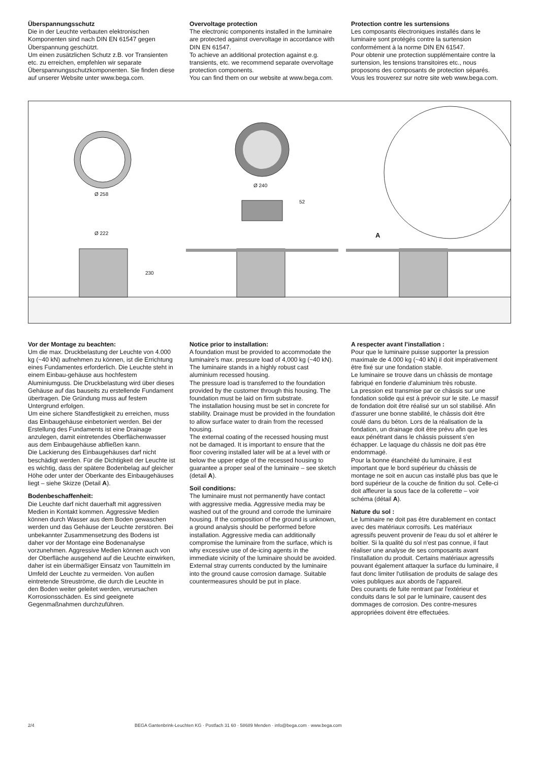Überspannungsschutz
Die in der Leuchte verbauten elektronischen Komponenten sind nach DIN EN 61547 gegen Überspannung geschützt.
Um einen zusätzlichen Schutz z.B. vor Transienten etc. zu erreichen, empfehlen wir separate Überspannungsschutzkomponenten. Sie finden diese auf unserer Website unter www.bega.com.
Overvoltage protection
The electronic components installed in the luminaire are protected against overvoltage in accordance with DIN EN 61547.
To achieve an additional protection against e.g. transients, etc. we recommend separate overvoltage protection components.
You can find them on our website at www.bega.com.
Protection contre les surtensions
Les composants électroniques installés dans le luminaire sont protégés contre la surtension conformément à la norme DIN EN 61547.
Pour obtenir une protection supplémentaire contre la surtension, les tensions transitoires etc., nous proposons des composants de protection séparés. Vous les trouverez sur notre site web www.bega.com.
Ø 258
Ø 240
52
Ø 222
230
A
Vor der Montage zu beachten:
Um die max. Druckbelastung der Leuchte von 4.000 kg (~40 kN) aufnehmen zu können, ist die Errichtung eines Fundamentes erforderlich. Die Leuchte steht in einem Einbau-gehäuse aus hochfestem Aluminiumguss. Die Druckbelastung wird über dieses Gehäuse auf das bauseits zu erstellende Fundament übertragen. Die Gründung muss auf festem Untergrund erfolgen.
Um eine sichere Standfestigkeit zu erreichen, muss das Einbaugehäuse einbetoniert werden. Bei der Erstellung des Fundaments ist eine Drainage anzulegen, damit eintretendes Oberflächenwasser aus dem Einbaugehäuse abfließen kann.
Die Lackierung des Einbaugehäuses darf nicht beschädigt werden. Für die Dichtigkeit der Leuchte ist es wichtig, dass der spätere Bodenbelag auf gleicher Höhe oder unter der Oberkante des Einbaugehäuses liegt – siehe Skizze (Detail A).
Bodenbeschaffenheit:
Die Leuchte darf nicht dauerhaft mit aggressiven Medien in Kontakt kommen. Aggressive Medien können durch Wasser aus dem Boden gewaschen werden und das Gehäuse der Leuchte zerstören. Bei unbekannter Zusammensetzung des Bodens ist daher vor der Montage eine Bodenanalyse vorzunehmen. Aggressive Medien können auch von der Oberfläche ausgehend auf die Leuchte einwirken, daher ist ein übermäßiger Einsatz von Taumitteln im Umfeld der Leuchte zu vermeiden. Von außen eintretende Streuströme, die durch die Leuchte in den Boden weiter geleitet werden, verursachen Korrosionsschäden. Es sind geeignete Gegenmaßnahmen durchzuführen.
Notice prior to installation:
A foundation must be provided to accommodate the luminaire’s max. pressure load of 4,000 kg (~40 kN).
The luminaire stands in a highly robust cast aluminium recessed housing.
The pressure load is transferred to the foundation provided by the customer through this housing. The foundation must be laid on firm substrate.
The installation housing must be set in concrete for stability. Drainage must be provided in the foundation to allow surface water to drain from the recessed housing.
The external coating of the recessed housing must not be damaged. It is important to ensure that the floor covering installed later will be at a level with or below the upper edge of the recessed housing to guarantee a proper seal of the luminaire – see sketch (detail A).
Soil conditions:
The luminaire must not permanently have contact with aggressive media. Aggressive media may be washed out of the ground and corrode the luminaire housing. If the composition of the ground is unknown, a ground analysis should be performed before installation. Aggressive media can additionally compromise the luminaire from the surface, which is why excessive use of de-icing agents in the immediate vicinity of the luminaire should be avoided. External stray currents conducted by the luminaire into the ground cause corrosion damage. Suitable countermeasures should be put in place.
A respecter avant l’installation :
Pour que le luminaire puisse supporter la pression maximale de 4.000 kg (~40 kN) il doit impérativement être fixé sur une fondation stable.
Le luminaire se trouve dans un châssis de montage fabriqué en fonderie d'aluminium très robuste.
La pression est transmise par ce châssis sur une fondation solide qui est à prévoir sur le site. Le massif de fondation doit être réalisé sur un sol stabilisé. Afin d'assurer une bonne stabilité, le châssis doit être coulé dans du béton. Lors de la réalisation de la fondation, un drainage doit être prévu afin que les eaux pénétrant dans le châssis puissent s’en échapper. Le laquage du châssis ne doit pas être endommagé.
Pour la bonne étanchéité du luminaire, il est important que le bord supérieur du châssis de montage ne soit en aucun cas installé plus bas que le bord supérieur de la couche de finition du sol. Celle-ci doit affleurer la sous face de la collerette – voir schéma (détail A).
Nature du sol :
Le luminaire ne doit pas être durablement en contact avec des matériaux corrosifs. Les matériaux agressifs peuvent provenir de l'eau du sol et altérer le boîtier. Si la qualité du sol n'est pas connue, il faut réaliser une analyse de ses composants avant l'installation du produit. Certains matériaux agressifs pouvant également attaquer la surface du luminaire, il faut donc limiter l'utilisation de produits de salage des voies publiques aux abords de l'appareil.
Des courants de fuite rentrant par l'extérieur et conduits dans le sol par le luminaire, causent des dommages de corrosion. Des contre-mesures appropriées doivent être effectuées.
2/4 BEGA Gantenbrink-Leuchten KG · Postfach 31 60 · 58689 Menden · info@bega.com · www.bega.com